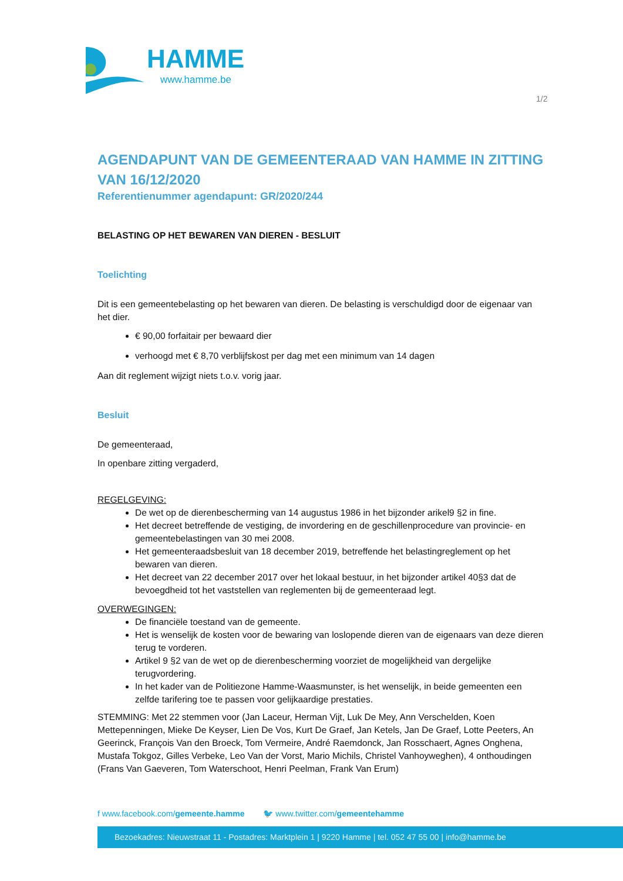HAMME
www.hamme.be
1/2
AGENDAPUNT VAN DE GEMEENTERAAD VAN HAMME IN ZITTING VAN 16/12/2020
Referentienummer agendapunt: GR/2020/244
BELASTING OP HET BEWAREN VAN DIEREN - BESLUIT
Toelichting
Dit is een gemeentebelasting op het bewaren van dieren. De belasting is verschuldigd door de eigenaar van het dier.
€ 90,00 forfaitair per bewaard dier
verhoogd met € 8,70 verblijfskost per dag met een minimum van 14 dagen
Aan dit reglement wijzigt niets t.o.v. vorig jaar.
Besluit
De gemeenteraad,
In openbare zitting vergaderd,
REGELGEVING:
De wet op de dierenbescherming van 14 augustus 1986 in het bijzonder arikel9 §2 in fine.
Het decreet betreffende de vestiging, de invordering en de geschillenprocedure van provincie- en gemeentebelastingen van 30 mei 2008.
Het gemeenteraadsbesluit van 18 december 2019, betreffende het belastingreglement op het bewaren van dieren.
Het decreet van 22 december 2017 over het lokaal bestuur, in het bijzonder artikel 40§3 dat de bevoegdheid tot het vaststellen van reglementen bij de gemeenteraad legt.
OVERWEGINGEN:
De financiële toestand van de gemeente.
Het is wenselijk de kosten voor de bewaring van loslopende dieren van de eigenaars van deze dieren terug te vorderen.
Artikel 9 §2 van de wet op de dierenbescherming voorziet de mogelijkheid van dergelijke terugvordering.
In het kader van de Politiezone Hamme-Waasmunster, is het wenselijk, in beide gemeenten een zelfde tarifering toe te passen voor gelijkaardige prestaties.
STEMMING: Met 22 stemmen voor (Jan Laceur, Herman Vijt, Luk De Mey, Ann Verschelden, Koen Mettepenningen, Mieke De Keyser, Lien De Vos, Kurt De Graef, Jan Ketels, Jan De Graef, Lotte Peeters, An Geerinck, François Van den Broeck, Tom Vermeire, André Raemdonck, Jan Rosschaert, Agnes Onghena, Mustafa Tokgoz, Gilles Verbeke, Leo Van der Vorst, Mario Michils, Christel Vanhoyweghen), 4 onthoudingen (Frans Van Gaeveren, Tom Waterschoot, Henri Peelman, Frank Van Erum)
f www.facebook.com/gemeente.hamme 🐦 www.twitter.com/gemeentehamme
Bezoekadres: Nieuwstraat 11 - Postadres: Marktplein 1 | 9220 Hamme | tel. 052 47 55 00 | info@hamme.be